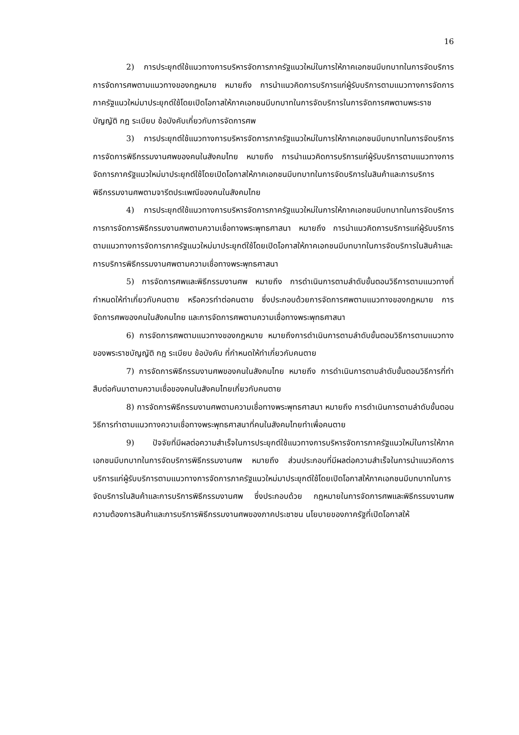16
2) การประยุกต์ใช้แนวทางการบริหารจัดการภาครัฐแนวใหม่ในการให้ภาคเอกชนมีบทบาทในการจัดบริการการจัดการศพตามแนวทางของกฎหมาย หมายถึง การนำแนวคิดการบริการแก่ผู้รับบริการตามแนวทางการจัดการภาครัฐแนวใหม่มาประยุกต์ใช้โดยเปิดโอกาสให้ภาคเอกชนมีบทบาทในการจัดบริการในการจัดการศพตามพระราชบัญญัติ กฎ ระเบียบ ข้อบังคับเกี่ยวกับการจัดการศพ
3) การประยุกต์ใช้แนวทางการบริหารจัดการภาครัฐแนวใหม่ในการให้ภาคเอกชนมีบทบาทในการจัดบริการการจัดการพิธีกรรมงานศพของคนในสังคมไทย หมายถึง การนำแนวคิดการบริการแก่ผู้รับบริการตามแนวทางการจัดการภาครัฐแนวใหม่มาประยุกต์ใช้โดยเปิดโอกาสให้ภาคเอกชนมีบทบาทในการจัดบริการในสินค้าและการบริการพิธีกรรมงานศพตามจารีตประเพณีของคนในสังคมไทย
4) การประยุกต์ใช้แนวทางการบริหารจัดการภาครัฐแนวใหม่ในการให้ภาคเอกชนมีบทบาทในการจัดบริการการการจัดการพิธีกรรมงานศพตามความเชื่อทางพระพุทธศาสนา หมายถึง การนำแนวคิดการบริการแก่ผู้รับบริการตามแนวทางการจัดการภาครัฐแนวใหม่มาประยุกต์ใช้โดยเปิดโอกาสให้ภาคเอกชนมีบทบาทในการจัดบริการในสินค้าและการบริการพิธีกรรมงานศพตามความเชื่อทางพระพุทธศาสนา
5) การจัดการศพและพิธีกรรมงานศพ หมายถึง การดำเนินการตามลำดับขั้นตอนวิธีการตามแนวทางที่กำหนดให้ทำเกี่ยวกับคนตาย หรือควรทำต่อคนตาย ซึ่งประกอบด้วยการจัดการศพตามแนวทางของกฎหมาย การจัดการศพของคนในสังคมไทย และการจัดการศพตามความเชื่อทางพระพุทธศาสนา
6) การจัดการศพตามแนวทางของกฎหมาย หมายถึงการดำเนินการตามลำดับขั้นตอนวิธีการตามแนวทางของพระราชบัญญัติ กฎ ระเบียบ ข้อบังคับ ที่กำหนดให้ทำเกี่ยวกับคนตาย
7) การจัดการพิธีกรรมงานศพของคนในสังคมไทย หมายถึง การดำเนินการตามลำดับขั้นตอนวิธีการที่ทำสืบต่อกันมาตามความเชื่อของคนในสังคมไทยเกี่ยวกับคนตาย
8) การจัดการพิธีกรรมงานศพตามความเชื่อทางพระพุทธศาสนา หมายถึง การดำเนินการตามลำดับขั้นตอนวิธีการทำตามแนวทางความเชื่อทางพระพุทธศาสนาที่คนในสังคมไทยทำเพื่อคนตาย
9) ปัจจัยที่มีผลต่อความสำเร็จในการประยุกต์ใช้แนวทางการบริหารจัดการภาครัฐแนวใหม่ในการให้ภาคเอกชนมีบทบาทในการจัดบริการพิธีกรรมงานศพ หมายถึง ส่วนประกอบที่มีผลต่อความสำเร็จในการนำแนวคิดการบริการแก่ผู้รับบริการตามแนวทางการจัดการภาครัฐแนวใหม่มาประยุกต์ใช้โดยเปิดโอกาสให้ภาคเอกชนมีบทบาทในการจัดบริการในสินค้าและการบริการพิธีกรรมงานศพ ซึ่งประกอบด้วย กฎหมายในการจัดการศพและพิธีกรรมงานศพ ความต้องการสินค้าและการบริการพิธีกรรมงานศพของภาคประชาชน นโยบายของภาครัฐที่เปิดโอกาสให้